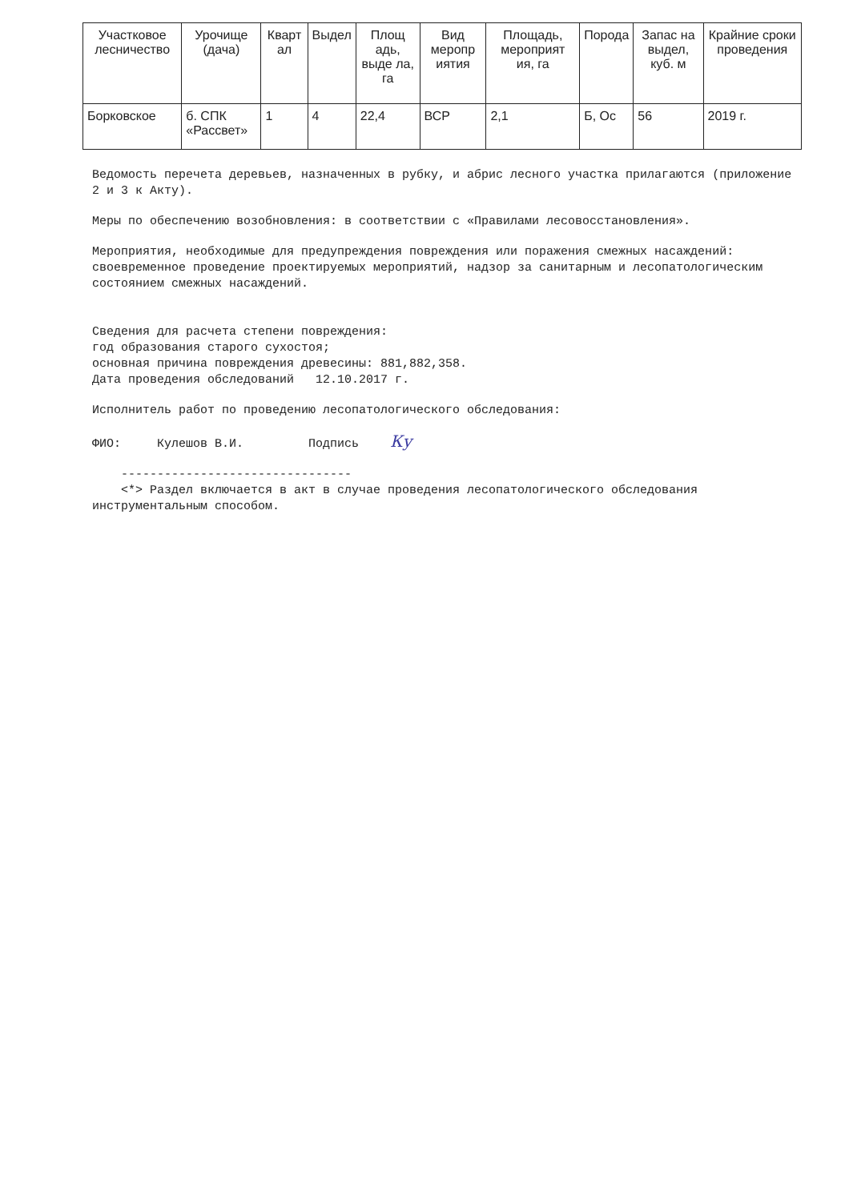| Участковое лесничество | Урочище (дача) | Кварт ал | Выдел | Площ адь, выде ла, га | Вид меропр иятия | Площадь, мероприят ия, га | Порода | Запас на выдел, куб. м | Крайние сроки проведения |
| --- | --- | --- | --- | --- | --- | --- | --- | --- | --- |
| Борковское | б. СПК «Рассвет» | 1 | 4 | 22,4 | ВСР | 2,1 | Б, Ос | 56 | 2019 г. |
Ведомость перечета деревьев, назначенных в рубку, и абрис лесного участка прилагаются (приложение 2 и 3 к Акту).
Меры по обеспечению возобновления: в соответствии с «Правилами лесовосстановления».
Мероприятия, необходимые для предупреждения повреждения или поражения смежных насаждений: своевременное проведение проектируемых мероприятий, надзор за санитарным и лесопатологическим состоянием смежных насаждений.
Сведения для расчета степени повреждения:
год образования старого сухостоя;
основная причина повреждения древесины: 881,882,358.
Дата проведения обследований 12.10.2017 г.
Исполнитель работ по проведению лесопатологического обследования:
ФИО: Кулешов В.И. Подпись Ку
--------------------------------
<*> Раздел включается в акт в случае проведения лесопатологического обследования инструментальным способом.